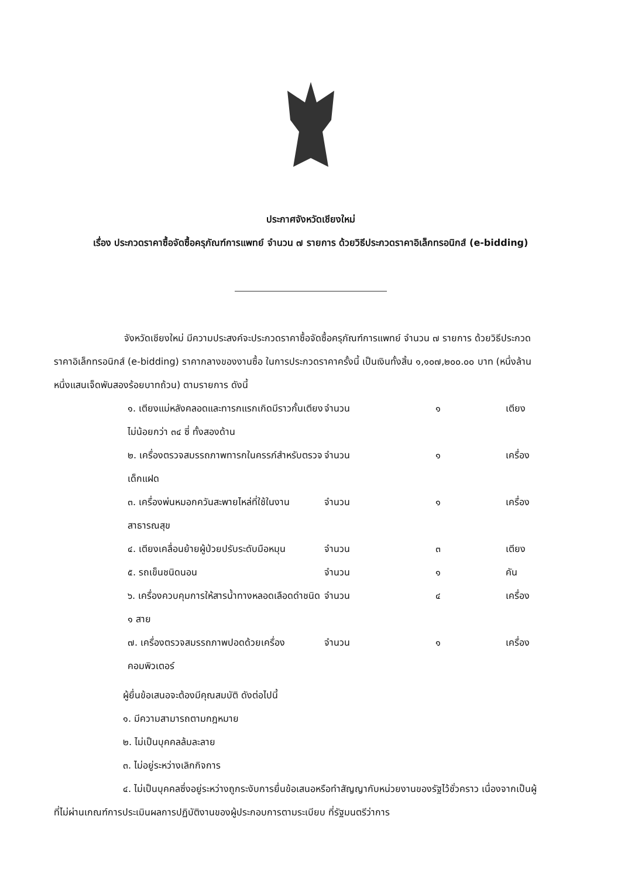ประกาศจังหวัดเชียงใหม่
เรื่อง ประกวดราคาซื้อจัดซื้อครุภัณฑ์การแพทย์ จำนวน ๗ รายการ ด้วยวิธีประกวดราคาอิเล็กทรอนิกส์ (e-bidding)
จังหวัดเชียงใหม่ มีความประสงค์จะประกวดราคาซื้อจัดซื้อครุภัณฑ์การแพทย์ จำนวน ๗ รายการ ด้วยวิธีประกวดราคาอิเล็กทรอนิกส์ (e-bidding) ราคากลางของงานซื้อ ในการประกวดราคาครั้งนี้ เป็นเงินทั้งสิ้น ๑,๑๐๗,๒๐๐.๐๐ บาท (หนึ่งล้านหนึ่งแสนเจ็ดพันสองร้อยบาทถ้วน) ตามรายการ ดังนี้
| ๑. เตียงแม่หลังคลอดและทารกแรกเกิดมีราวกั้นเตียงไม่น้อยกว่า ๓๔ ซี่ ทั้งสองด้าน | จำนวน | ๑ | เตียง |
| ๒. เครื่องตรวจสมรรถภาพทารกในครรภ์สำหรับตรวจเด็กแฝด | จำนวน | ๑ | เครื่อง |
| ๓. เครื่องพ่นหมอกควันสะพายไหล่ที่ใช้ในงานสาธารณสุข | จำนวน | ๑ | เครื่อง |
| ๔. เตียงเคลื่อนย้ายผู้ป่วยปรับระดับมือหมุน | จำนวน | ๓ | เตียง |
| ๕. รถเข็นชนิดนอน | จำนวน | ๑ | คัน |
| ๖. เครื่องควบคุมการให้สารน้ำทางหลอดเลือดดำชนิด ๑ สาย | จำนวน | ๔ | เครื่อง |
| ๗. เครื่องตรวจสมรรถภาพปอดด้วยเครื่องคอมพิวเตอร์ | จำนวน | ๑ | เครื่อง |
ผู้ยื่นข้อเสนอจะต้องมีคุณสมบัติ ดังต่อไปนี้
๑. มีความสามารถตามกฎหมาย
๒. ไม่เป็นบุคคลล้มละลาย
๓. ไม่อยู่ระหว่างเลิกกิจการ
๔. ไม่เป็นบุคคลซึ่งอยู่ระหว่างถูกระงับการยื่นข้อเสนอหรือทำสัญญากับหน่วยงานของรัฐไว้ชั่วคราว เนื่องจากเป็นผู้ที่ไม่ผ่านเกณฑ์การประเมินผลการปฏิบัติงานของผู้ประกอบการตามระเบียบ ที่รัฐมนตรีว่าการ